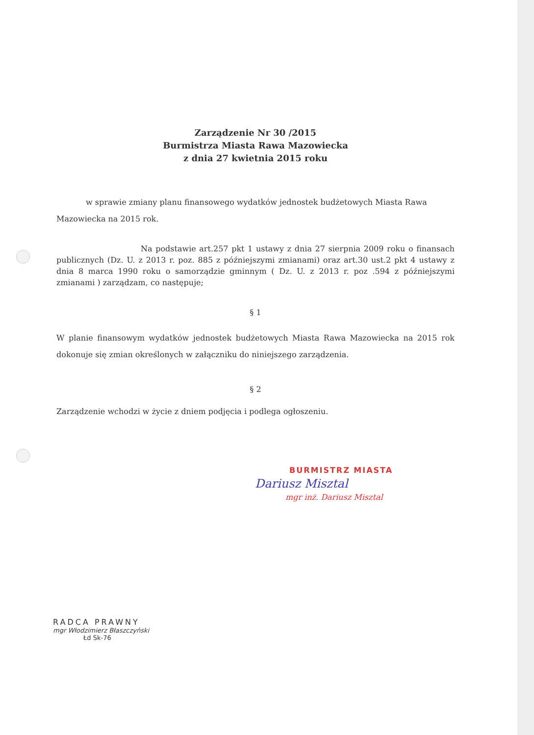Zarządzenie Nr 30 /2015
Burmistrza Miasta Rawa Mazowiecka
z dnia 27 kwietnia 2015 roku
w sprawie zmiany planu finansowego wydatków jednostek budżetowych Miasta Rawa Mazowiecka na 2015 rok.
Na podstawie art.257 pkt 1 ustawy z dnia 27 sierpnia 2009 roku o finansach publicznych (Dz. U. z 2013 r. poz. 885 z późniejszymi zmianami) oraz art.30 ust.2 pkt 4 ustawy z dnia 8 marca 1990 roku o samorządzie gminnym ( Dz. U. z 2013 r. poz .594 z późniejszymi zmianami ) zarządzam, co następuje;
§ 1
W planie finansowym wydatków jednostek budżetowych Miasta Rawa Mazowiecka na 2015 rok dokonuje się zmian określonych w załączniku do niniejszego zarządzenia.
§ 2
Zarządzenie wchodzi w życie z dniem podjęcia i podlega ogłoszeniu.
BURMISTRZ MIASTA
Dariusz Misztal
mgr inż. Dariusz Misztal
RADCA PRAWNY
mgr Włodzimierz Błaszczyński
Łd Sk-76